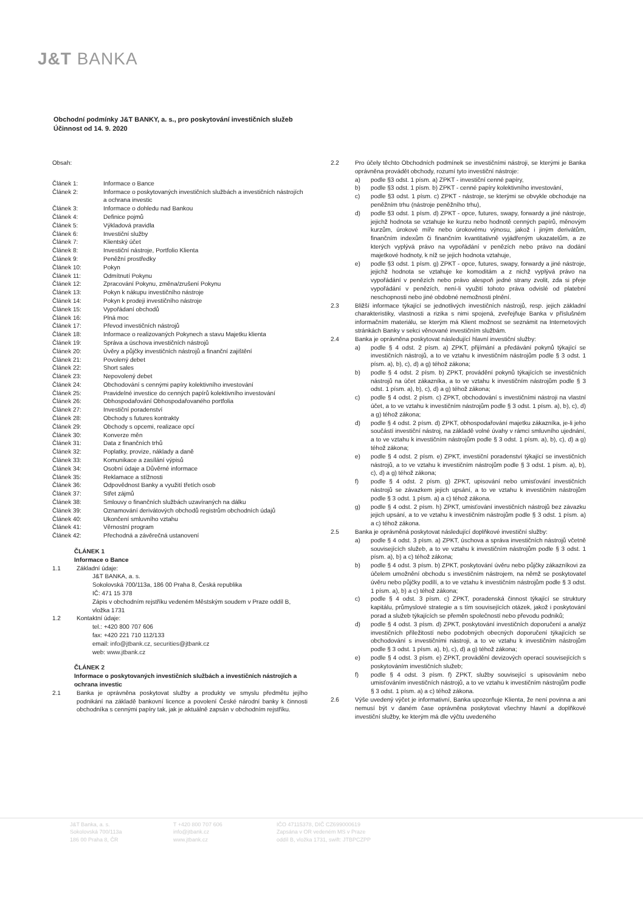J&T BANKA
Obchodní podmínky J&T BANKY, a. s., pro poskytování investičních služeb
Účinnost od 14. 9. 2020
Obsah:
Článek 1: Informace o Bance
Článek 2: Informace o poskytovaných investičních službách a investičních nástrojích a ochrana investic
Článek 3: Informace o dohledu nad Bankou
Článek 4: Definice pojmů
Článek 5: Výkladová pravidla
Článek 6: Investiční služby
Článek 7: Klientský účet
Článek 8: Investiční nástroje, Portfolio Klienta
Článek 9: Peněžní prostředky
Článek 10: Pokyn
Článek 11: Odmítnutí Pokynu
Článek 12: Zpracování Pokynu, změna/zrušení Pokynu
Článek 13: Pokyn k nákupu investičního nástroje
Článek 14: Pokyn k prodeji investičního nástroje
Článek 15: Vypořádaní obchodů
Článek 16: Plná moc
Článek 17: Převod investičních nástrojů
Článek 18: Informace o realizovaných Pokynech a stavu Majetku klienta
Článek 19: Správa a úschova investičních nástrojů
Článek 20: Úvěry a půjčky investičních nástrojů a finanční zajištění
Článek 21: Povolený debet
Článek 22: Short sales
Článek 23: Nepovolený debet
Článek 24: Obchodování s cennými papíry kolektivního investování
Článek 25: Pravidelné investice do cenných papírů kolektivního investování
Článek 26: Obhospodařování Obhospodařovaného portfolia
Článek 27: Investiční poradenství
Článek 28: Obchody s futures kontrakty
Článek 29: Obchody s opcemi, realizace opcí
Článek 30: Konverze měn
Článek 31: Data z finančních trhů
Článek 32: Poplatky, provize, náklady a daně
Článek 33: Komunikace a zasílání výpisů
Článek 34: Osobní údaje a Důvěrné informace
Článek 35: Reklamace a stížnosti
Článek 36: Odpovědnost Banky a využití třetích osob
Článek 37: Střet zájmů
Článek 38: Smlouvy o finančních službách uzavíraných na dálku
Článek 39: Oznamování derivátových obchodů registrům obchodních údajů
Článek 40: Ukončení smluvního vztahu
Článek 41: Věrnostní program
Článek 42: Přechodná a závěrečná ustanovení
ČLÁNEK 1
Informace o Bance
1.1 Základní údaje:
J&T BANKA, a. s.
Sokolovská 700/113a, 186 00 Praha 8, Česká republika
IČ: 471 15 378
Zápis v obchodním rejstříku vedeném Městským soudem v Praze oddíl B, vložka 1731
1.2 Kontaktní údaje:
tel.: +420 800 707 606
fax: +420 221 710 112/133
email: info@jtbank.cz, securities@jtbank.cz
web: www.jtbank.cz
ČLÁNEK 2
Informace o poskytovaných investičních službách a investičních nástrojích a ochrana investic
2.1 Banka je oprávněna poskytovat služby a produkty ve smyslu předmětu jejího podnikání na základě bankovní licence a povolení České národní banky k činnosti obchodníka s cennými papíry tak, jak je aktuálně zapsán v obchodním rejstříku.
2.2 Pro účely těchto Obchodních podmínek se investičními nástroji, se kterými je Banka oprávněna provádět obchody, rozumí tyto investiční nástroje:
a) podle §3 odst. 1 písm. a) ZPKT - investiční cenné papíry,
b) podle §3 odst. 1 písm. b) ZPKT - cenné papíry kolektivního investování,
c) podle §3 odst. 1 písm. c) ZPKT - nástroje, se kterými se obvykle obchoduje na peněžním trhu (nástroje peněžního trhu),
d) podle §3 odst. 1 písm. d) ZPKT - opce, futures, swapy, forwardy a jiné nástroje, jejichž hodnota se vztahuje ke kurzu nebo hodnotě cenných papírů, měnovým kurzům, úrokové míře nebo úrokovému výnosu, jakož i jiným derivátům, finančním indexům či finančním kvantitativně vyjádřeným ukazatelům, a ze kterých vyplývá právo na vypořádání v penězích nebo právo na dodání majetkové hodnoty, k níž se jejich hodnota vztahuje,
e) podle §3 odst. 1 písm. g) ZPKT - opce, futures, swapy, forwardy a jiné nástroje, jejichž hodnota se vztahuje ke komoditám a z nichž vyplývá právo na vypořádání v penězích nebo právo alespoň jedné strany zvolit, zda si přeje vypořádání v penězích, není-li využití tohoto práva odvislé od platební neschopnosti nebo jiné obdobné nemožnosti plnění.
2.3 Bližší informace týkající se jednotlivých investičních nástrojů, resp. jejich základní charakteristiky, vlastnosti a rizika s nimi spojená, zveřejňuje Banka v příslušném informačním materiálu, se kterým má Klient možnost se seznámit na Internetových stránkách Banky v sekci věnované investičním službám.
2.4 Banka je oprávněna poskytovat následující hlavní investiční služby:
a) podle § 4 odst. 2 písm. a) ZPKT, přijímání a předávání pokynů týkající se investičních nástrojů, a to ve vztahu k investičním nástrojům podle § 3 odst. 1 písm. a), b), c), d) a g) téhož zákona;
b) podle § 4 odst. 2 písm. b) ZPKT, provádění pokynů týkajících se investičních nástrojů na účet zákazníka, a to ve vztahu k investičním nástrojům podle § 3 odst. 1 písm. a), b), c), d) a g) téhož zákona;
c) podle § 4 odst. 2 písm. c) ZPKT, obchodování s investičními nástroji na vlastní účet, a to ve vztahu k investičním nástrojům podle § 3 odst. 1 písm. a), b), c), d) a g) téhož zákona;
d) podle § 4 odst. 2 písm. d) ZPKT, obhospodařování majetku zákazníka, je-li jeho součástí investiční nástroj, na základě volné úvahy v rámci smluvního ujednání, a to ve vztahu k investičním nástrojům podle § 3 odst. 1 písm. a), b), c), d) a g) téhož zákona;
e) podle § 4 odst. 2 písm. e) ZPKT, investiční poradenství týkající se investičních nástrojů, a to ve vztahu k investičním nástrojům podle § 3 odst. 1 písm. a), b), c), d) a g) téhož zákona;
f) podle § 4 odst. 2 písm. g) ZPKT, upisování nebo umisťování investičních nástrojů se závazkem jejich upsání, a to ve vztahu k investičním nástrojům podle § 3 odst. 1 písm. a) a c) téhož zákona.
g) podle § 4 odst. 2 písm. h) ZPKT, umisťování investičních nástrojů bez závazku jejich upsání, a to ve vztahu k investičním nástrojům podle § 3 odst. 1 písm. a) a c) téhož zákona.
2.5 Banka je oprávněná poskytovat následující doplňkové investiční služby:
a) podle § 4 odst. 3 písm. a) ZPKT, úschova a správa investičních nástrojů včetně souvisejících služeb, a to ve vztahu k investičním nástrojům podle § 3 odst. 1 písm. a), b) a c) téhož zákona;
b) podle § 4 odst. 3 písm. b) ZPKT, poskytování úvěru nebo půjčky zákazníkovi za účelem umožnění obchodu s investičním nástrojem, na němž se poskytovatel úvěru nebo půjčky podílí, a to ve vztahu k investičním nástrojům podle § 3 odst. 1 písm. a), b) a c) téhož zákona;
c) podle § 4 odst. 3 písm. c) ZPKT, poradenská činnost týkající se struktury kapitálu, průmyslové strategie a s tím souvisejících otázek, jakož i poskytování porad a služeb týkajících se přeměn společností nebo převodu podniků;
d) podle § 4 odst. 3 písm. d) ZPKT, poskytování investičních doporučení a analýz investičních příležitostí nebo podobných obecných doporučení týkajících se obchodování s investičními nástroji, a to ve vztahu k investičním nástrojům podle § 3 odst. 1 písm. a), b), c), d) a g) téhož zákona;
e) podle § 4 odst. 3 písm. e) ZPKT, provádění devizových operací souvisejících s poskytováním investičních služeb;
f) podle § 4 odst. 3 písm. f) ZPKT, služby související s upisováním nebo umisťováním investičních nástrojů, a to ve vztahu k investičním nástrojům podle § 3 odst. 1 písm. a) a c) téhož zákona.
2.6 Výše uvedený výčet je informativní, Banka upozorňuje Klienta, že není povinna a ani nemusí být v daném čase oprávněna poskytovat všechny hlavní a doplňkové investiční služby, ke kterým má dle výčtu uvedeného
J&T Banka, a. s.
Sokolovská 700/113a
186 00 Praha 8, ČR
T +420 800 707 606
info@jtbank.cz
www.jtbank.cz
IČO 47115378, DIČ CZ699000619
Zapsána v OR vedeném MS v Praze
oddíl B, vložka 1731, swift: JTBPCZPP